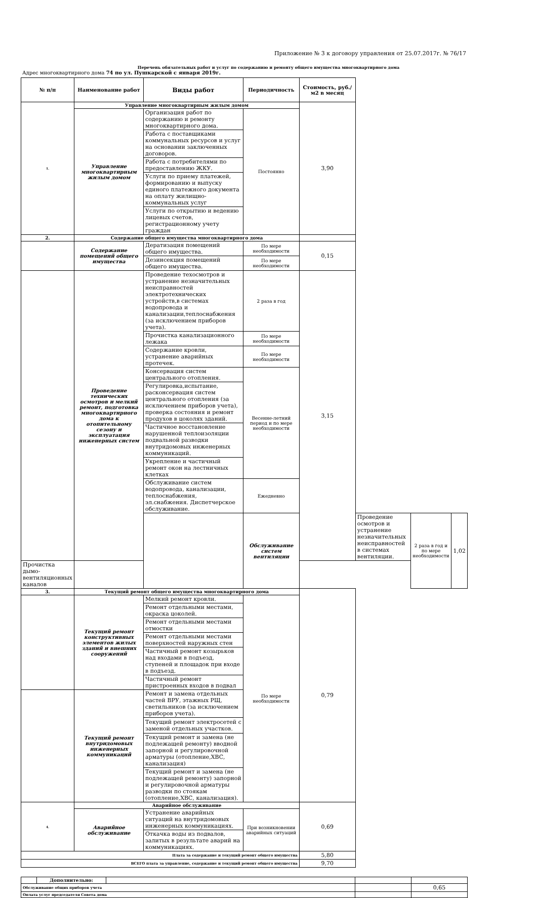Приложение № 3 к договору управления от 25.07.2017г. № 76/17
Перечень обязательных работ и услуг по содержанию и ремонту общего имущества многоквартирного дома
Адрес многоквартирного дома 74 по ул. Пушкарской с января 2019г.
| № п/п | Наименование работ | Виды работ | Периодичность | Стоимость, руб./м2 в месяц | | | |
| --- | --- | --- | --- | --- | --- | --- | --- |
| 1. | Управление многоквартирным жилым домом | | | 3,90 | | | |
| | Управление многоквартирным жилым домом | Организация работ по содержанию и ремонту многоквартирного дома. | Постоянно | | | | |
| | | Работа с поставщиками коммунальных ресурсов и услуг на основании заключенных договоров. | | | | | |
| | | Работа с потребителями по предоставлению ЖКУ. | | | | | |
| | | Услуги по приему платежей, формированию и выпуску единого платежного документа на оплату жилищно-коммунальных услуг | | | | | |
| | | Услуги по открытию и ведению лицевых счетов, регистрационному учету граждан | | | | | |
| 2. | Содержание общего имущества многоквартирного дома | | | | | | |
| | Содержание помещений общего имущества | Дератизация помещений общего имущества. | По мере необходимости | 0,15 | | | |
| | | Дезинсекция помещений общего имущества. | По мере необходимости | | | | |
| | Проведение технических осмотров и мелкий ремонт, подготовка многоквартирного дома к отопительному сезону и эксплуатация инженерных систем | Проведение техосмотров и устранение незначительных неисправностей электротехнических устройств,в системах водопровода и канализации,теплоснабжения (за исключением приборов учета). | 2 раза в год | 3,15 | | | |
| | | Прочистка канализационного лежака | По мере необходимости | | | | |
| | | Содержание кровли, устранение аварийных протечек. | По мере необходимости | | | | |
| | | Консервация систем центрального отопления. | Весенне-летний период и по мере необходимости | | | | |
| | | Регулировка,испытание, расконсервация систем центрального отопления (за исключением приборов учета), проверка состояния и ремонт продухов в цоколях зданий. | | | | | |
| | | Частичное восстановление нарушенной теплоизоляции подвальной разводки внутридомовых инженерных коммуникаций. | | | | | |
| | | Укрепление и частичный ремонт окон на лестничных клетках | | | | | |
| | | Обслуживание систем водопровода, канализации, теплоснабжения, эл.снабжения. Диспетчерское обслуживание. | Ежедневно | | | | |
| | | | Обслуживание систем вентиляции | | Проведение осмотров и устранение незначительных неисправностей в системах вентиляции. | 2 раза в год и по мере необходимости | 1,02 |
| Прочистка дымо-вентиляционных каналов | | | | | | | |
| 3. | Текущий ремонт общего имущества многоквартирного дома | | | 0,79 | | | |
| | Текущий ремонт конструктивных элементов жилых зданий и внешних сооружений | Мелкий ремонт кровли. | По мере необходимости | | | | |
| | | Ремонт отдельными местами, окраска цоколей. | | | | | |
| | | Ремонт отдельными местами отмостки | | | | | |
| | | Ремонт отдельными местами поверхностей наружных стен | | | | | |
| | | Частичный ремонт козырьков над входами в подъезд, ступеней и площадок при входе в подъезд. | | | | | |
| | | Частичный ремонт пристроенных входов в подвал | | | | | |
| | Текущий ремонт внутридомовых инженерных коммуникаций | Ремонт и замена отдельных частей ВРУ, этажных РЩ, светильников (за исключением приборов учета). | | | | | |
| | | Текущий ремонт электросетей с заменой отдельных участков. | | | | | |
| | | Текущий ремонт и замена (не подлежащей ремонту) вводной запорной и регулировочной арматуры (отопление,ХВС, канализация) | | | | | |
| | | Текущий ремонт и замена (не подлежащей ремонту) запорной и регулировочной арматуры разводки по стоякам (отопление,ХВС, канализация). | | | | | |
| 4. | Аварийное обслуживание | | | 0,69 | | | |
| | Аварийное обслуживание | Устранение аварийных ситуаций на внутридомовых инженерных коммуникациях. | При возникновении аварийных ситуаций | | | | |
| | | Откачка воды из подвалов, залитых в результате аварий на коммуникациях. | | | | | |
| Плата за содержание и текущий ремонт общего имущества | | | | 5,80 | | | |
| ВСЕГО плата за управление, содержание и текущий ремонт общего имущества | | | | 9,70 | | | |
| | Дополнительно: | | | |
| Обслуживание общих приборов учета | | | | 0,65 |
| Оплата услуг председателя Совета дома | | | | |